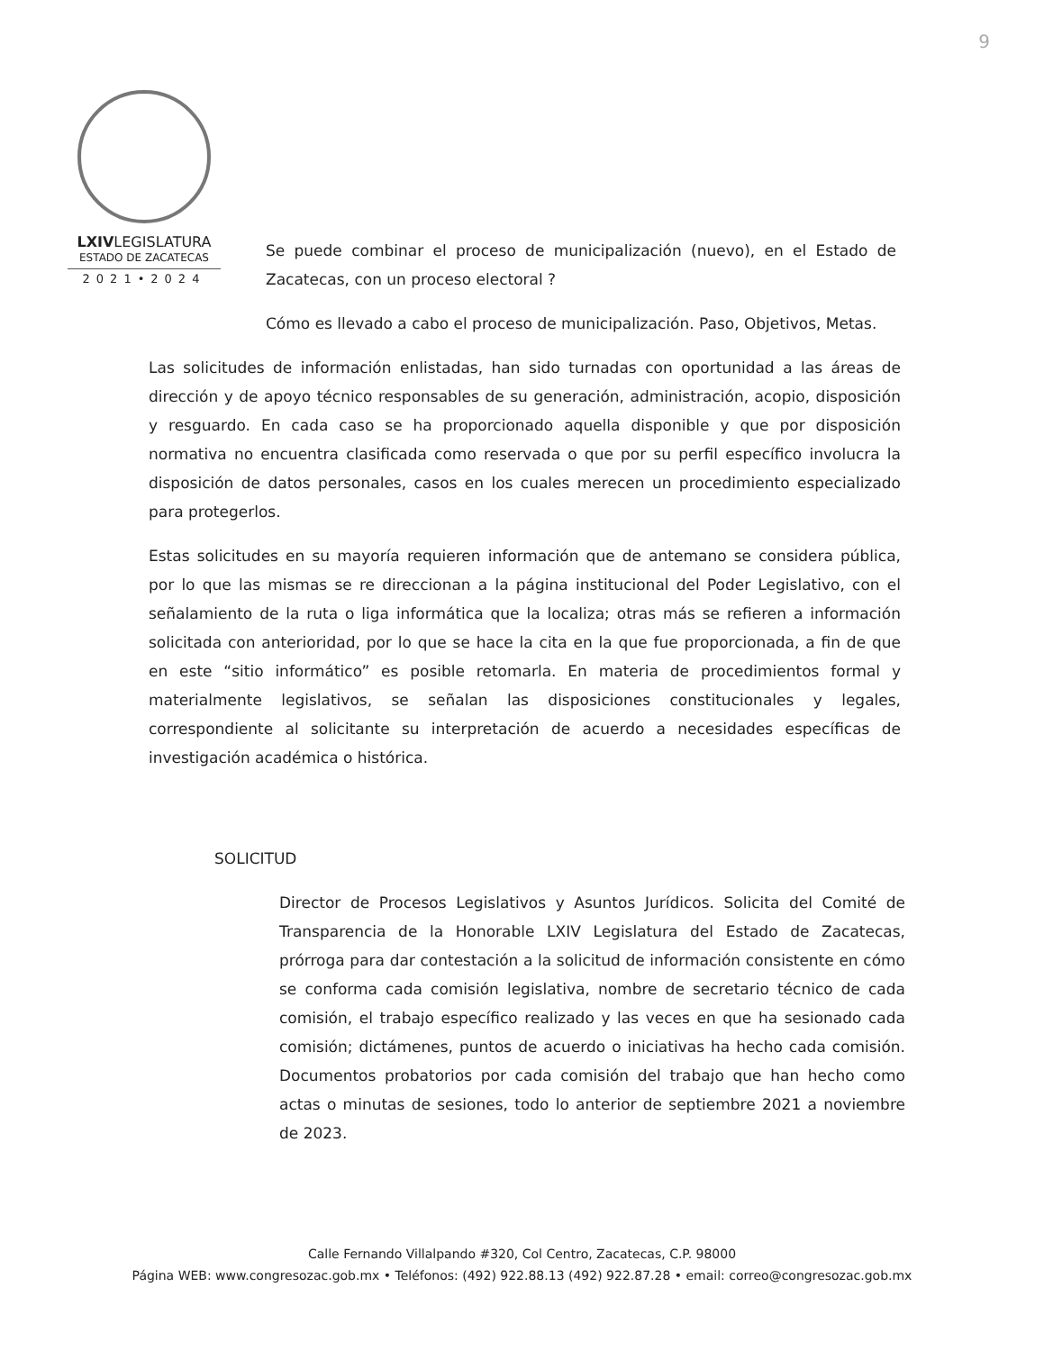9
LXIVLEGISLATURA
ESTADO DE ZACATECAS
2021•2024
Se puede combinar el proceso de municipalización (nuevo), en el Estado de Zacatecas, con un proceso electoral ?
Cómo es llevado a cabo el proceso de municipalización. Paso, Objetivos, Metas.
Las solicitudes de información enlistadas, han sido turnadas con oportunidad a las áreas de dirección y de apoyo técnico responsables de su generación, administración, acopio, disposición y resguardo. En cada caso se ha proporcionado aquella disponible y que por disposición normativa no encuentra clasificada como reservada o que por su perfil específico involucra la disposición de datos personales, casos en los cuales merecen un procedimiento especializado para protegerlos.
Estas solicitudes en su mayoría requieren información que de antemano se considera pública, por lo que las mismas se re direccionan a la página institucional del Poder Legislativo, con el señalamiento de la ruta o liga informática que la localiza; otras más se refieren a información solicitada con anterioridad, por lo que se hace la cita en la que fue proporcionada, a fin de que en este “sitio informático” es posible retomarla. En materia de procedimientos formal y materialmente legislativos, se señalan las disposiciones constitucionales y legales, correspondiente al solicitante su interpretación de acuerdo a necesidades específicas de investigación académica o histórica.
SOLICITUD
Director de Procesos Legislativos y Asuntos Jurídicos. Solicita del Comité de Transparencia de la Honorable LXIV Legislatura del Estado de Zacatecas, prórroga para dar contestación a la solicitud de información consistente en cómo se conforma cada comisión legislativa, nombre de secretario técnico de cada comisión, el trabajo específico realizado y las veces en que ha sesionado cada comisión; dictámenes, puntos de acuerdo o iniciativas ha hecho cada comisión. Documentos probatorios por cada comisión del trabajo que han hecho como actas o minutas de sesiones, todo lo anterior de septiembre 2021 a noviembre de 2023.
Calle Fernando Villalpando #320, Col Centro, Zacatecas, C.P. 98000
Página WEB: www.congresozac.gob.mx • Teléfonos: (492) 922.88.13 (492) 922.87.28 • email: correo@congresozac.gob.mx